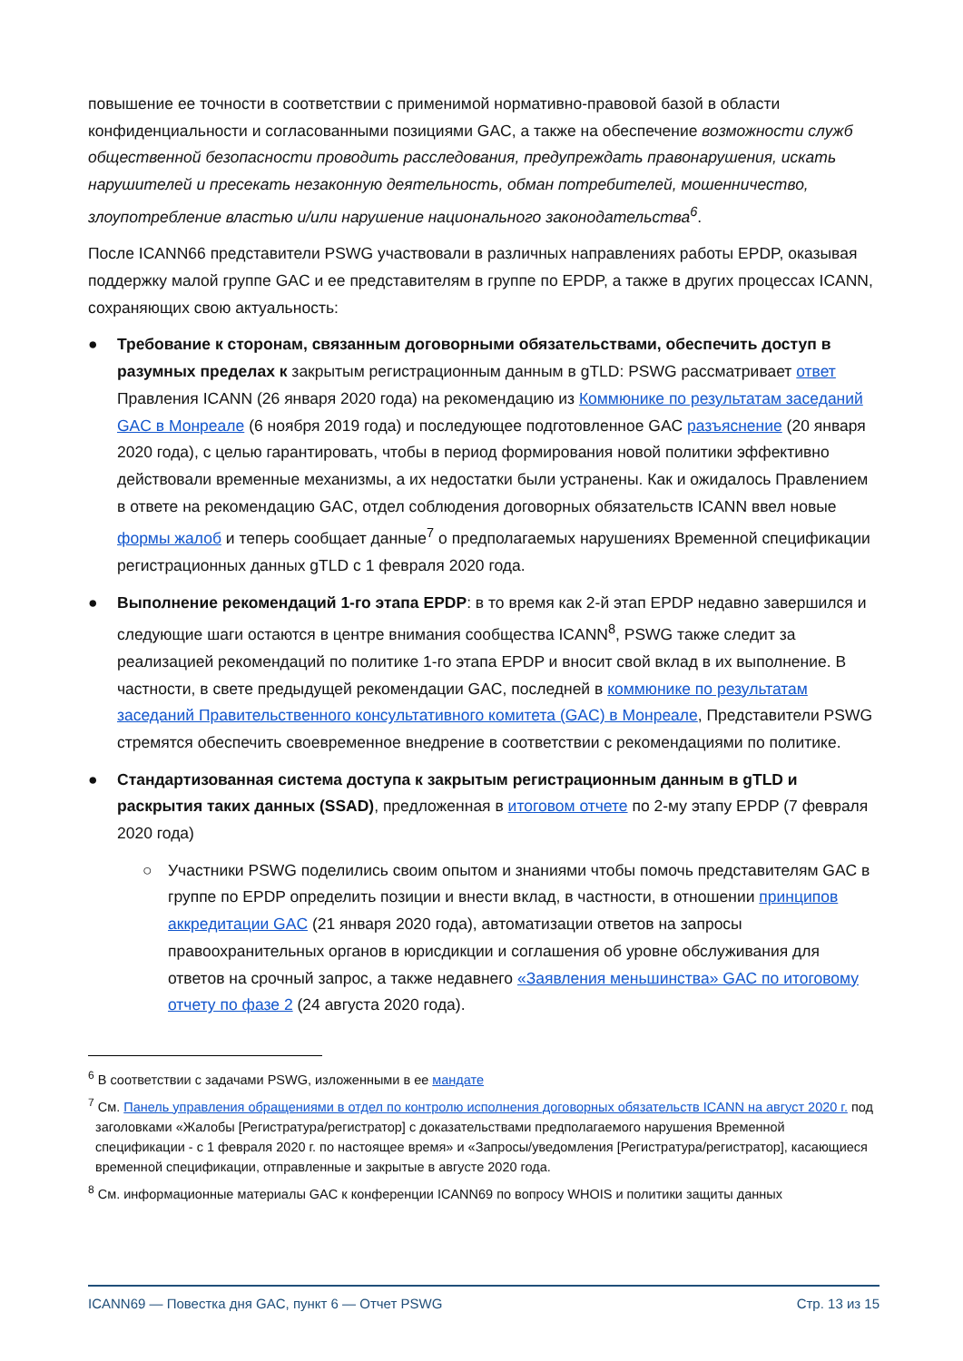повышение ее точности в соответствии с применимой нормативно-правовой базой в области конфиденциальности и согласованными позициями GAC, а также на обеспечение возможности служб общественной безопасности проводить расследования, предупреждать правонарушения, искать нарушителей и пресекать незаконную деятельность, обман потребителей, мошенничество, злоупотребление властью и/или нарушение национального законодательства<sup>6</sup>.
После ICANN66 представители PSWG участвовали в различных направлениях работы EPDP, оказывая поддержку малой группе GAC и ее представителям в группе по EPDP, а также в других процессах ICANN, сохраняющих свою актуальность:
● Требование к сторонам, связанным договорными обязательствами, обеспечить доступ в разумных пределах к закрытым регистрационным данным в gTLD: PSWG рассматривает ответ Правления ICANN (26 января 2020 года) на рекомендацию из Коммюнике по результатам заседаний GAC в Монреале (6 ноября 2019 года) и последующее подготовленное GAC разъяснение (20 января 2020 года), с целью гарантировать, чтобы в период формирования новой политики эффективно действовали временные механизмы, а их недостатки были устранены. Как и ожидалось Правлением в ответе на рекомендацию GAC, отдел соблюдения договорных обязательств ICANN ввел новые формы жалоб и теперь сообщает данные<sup>7</sup> о предполагаемых нарушениях Временной спецификации регистрационных данных gTLD с 1 февраля 2020 года.
● Выполнение рекомендаций 1-го этапа EPDP: в то время как 2-й этап EPDP недавно завершился и следующие шаги остаются в центре внимания сообщества ICANN<sup>8</sup>, PSWG также следит за реализацией рекомендаций по политике 1-го этапа EPDP и вносит свой вклад в их выполнение. В частности, в свете предыдущей рекомендации GAC, последней в коммюнике по результатам заседаний Правительственного консультативного комитета (GAC) в Монреале, Представители PSWG стремятся обеспечить своевременное внедрение в соответствии с рекомендациями по политике.
● Стандартизованная система доступа к закрытым регистрационным данным в gTLD и раскрытия таких данных (SSAD), предложенная в итоговом отчете по 2-му этапу EPDP (7 февраля 2020 года)
○ Участники PSWG поделились своим опытом и знаниями чтобы помочь представителям GAC в группе по EPDP определить позиции и внести вклад, в частности, в отношении принципов аккредитации GAC (21 января 2020 года), автоматизации ответов на запросы правоохранительных органов в юрисдикции и соглашения об уровне обслуживания для ответов на срочный запрос, а также недавнего «Заявления меньшинства» GAC по итоговому отчету по фазе 2 (24 августа 2020 года).
<sup>6</sup> В соответствии с задачами PSWG, изложенными в ее мандате
<sup>7</sup> См. Панель управления обращениями в отдел по контролю исполнения договорных обязательств ICANN на август 2020 г. под заголовками «Жалобы [Регистратура/регистратор] с доказательствами предполагаемого нарушения Временной спецификации - с 1 февраля 2020 г. по настоящее время» и «Запросы/уведомления [Регистратура/регистратор], касающиеся временной спецификации, отправленные и закрытые в августе 2020 года.
<sup>8</sup> См. информационные материалы GAC к конференции ICANN69 по вопросу WHOIS и политики защиты данных
ICANN69 — Повестка дня GAC, пункт 6 — Отчет PSWG Стр. 13 из 15